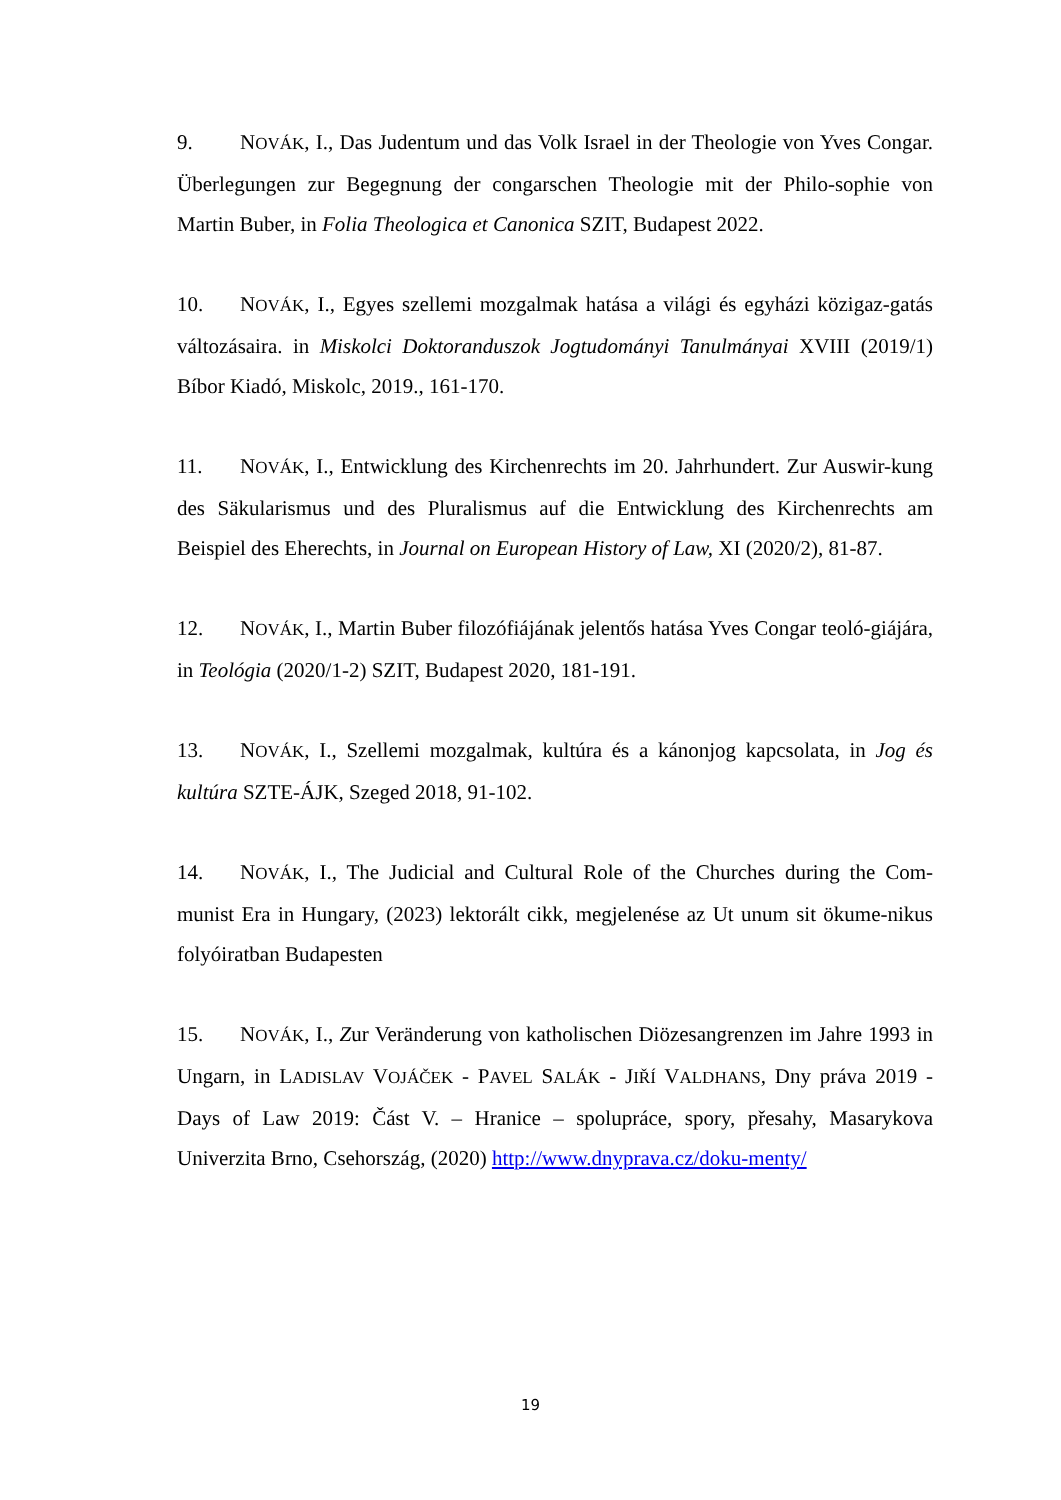9. NOVÁK, I., Das Judentum und das Volk Israel in der Theologie von Yves Congar. Überlegungen zur Begegnung der congarschen Theologie mit der Philo-sophie von Martin Buber, in Folia Theologica et Canonica SZIT, Budapest 2022.
10. NOVÁK, I., Egyes szellemi mozgalmak hatása a világi és egyházi közigaz-gatás változásaira. in Miskolci Doktoranduszok Jogtudományi Tanulmányai XVIII (2019/1) Bíbor Kiadó, Miskolc, 2019., 161-170.
11. NOVÁK, I., Entwicklung des Kirchenrechts im 20. Jahrhundert. Zur Auswir-kung des Säkularismus und des Pluralismus auf die Entwicklung des Kirchenrechts am Beispiel des Eherechts, in Journal on European History of Law, XI (2020/2), 81-87.
12. NOVÁK, I., Martin Buber filozófiájának jelentős hatása Yves Congar teoló-giájára, in Teológia (2020/1-2) SZIT, Budapest 2020, 181-191.
13. NOVÁK, I., Szellemi mozgalmak, kultúra és a kánonjog kapcsolata, in Jog és kultúra SZTE-ÁJK, Szeged 2018, 91-102.
14. NOVÁK, I., The Judicial and Cultural Role of the Churches during the Com-munist Era in Hungary, (2023) lektorált cikk, megjelenése az Ut unum sit ökume-nikus folyóiratban Budapesten
15. NOVÁK, I., Zur Veränderung von katholischen Diözesangrenzen im Jahre 1993 in Ungarn, in LADISLAV VOJÁČEK - PAVEL SALÁK - JIŘÍ VALDHANS, Dny práva 2019 - Days of Law 2019: Část V. – Hranice – spolupráce, spory, přesahy, Masarykova Univerzita Brno, Csehország, (2020) http://www.dnyprava.cz/doku-menty/
19